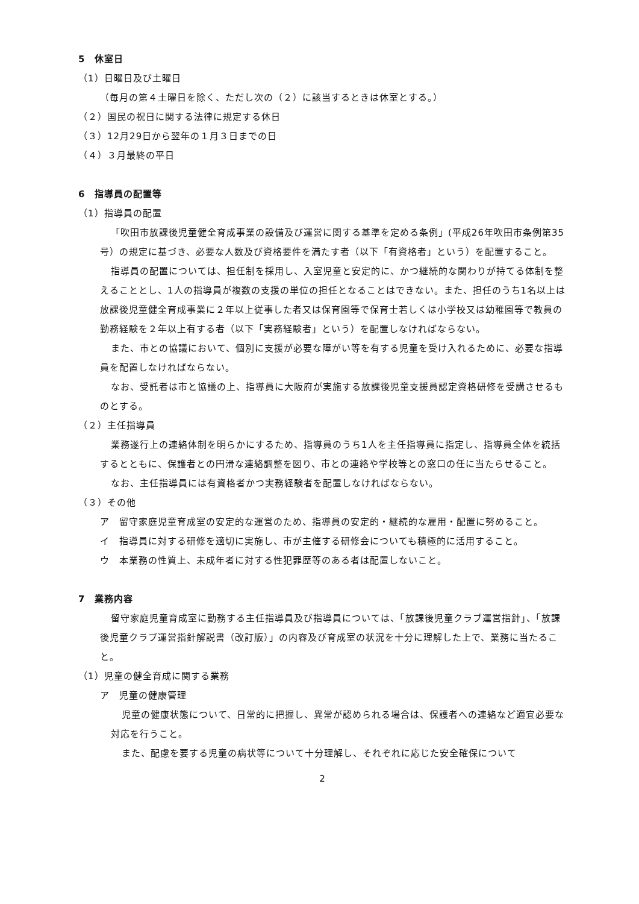5　休室日
（1）日曜日及び土曜日
（毎月の第４土曜日を除く、ただし次の（２）に該当するときは休室とする。）
（２）国民の祝日に関する法律に規定する休日
（３）12月29日から翌年の１月３日までの日
（４）３月最終の平日
6　指導員の配置等
（1）指導員の配置
「吹田市放課後児童健全育成事業の設備及び運営に関する基準を定める条例」(平成26年吹田市条例第35号）の規定に基づき、必要な人数及び資格要件を満たす者（以下「有資格者」という）を配置すること。
指導員の配置については、担任制を採用し、入室児童と安定的に、かつ継続的な関わりが持てる体制を整えることとし、1人の指導員が複数の支援の単位の担任となることはできない。また、担任のうち1名以上は放課後児童健全育成事業に２年以上従事した者又は保育園等で保育士若しくは小学校又は幼稚園等で教員の勤務経験を２年以上有する者（以下「実務経験者」という）を配置しなければならない。
また、市との協議において、個別に支援が必要な障がい等を有する児童を受け入れるために、必要な指導員を配置しなければならない。
なお、受託者は市と協議の上、指導員に大阪府が実施する放課後児童支援員認定資格研修を受講させるものとする。
（２）主任指導員
業務遂行上の連絡体制を明らかにするため、指導員のうち1人を主任指導員に指定し、指導員全体を統括するとともに、保護者との円滑な連絡調整を図り、市との連絡や学校等との窓口の任に当たらせること。
なお、主任指導員には有資格者かつ実務経験者を配置しなければならない。
（３）その他
ア　留守家庭児童育成室の安定的な運営のため、指導員の安定的・継続的な雇用・配置に努めること。
イ　指導員に対する研修を適切に実施し、市が主催する研修会についても積極的に活用すること。
ウ　本業務の性質上、未成年者に対する性犯罪歴等のある者は配置しないこと。
7　業務内容
留守家庭児童育成室に勤務する主任指導員及び指導員については、「放課後児童クラブ運営指針」、「放課後児童クラブ運営指針解説書（改訂版）」の内容及び育成室の状況を十分に理解した上で、業務に当たること。
（1）児童の健全育成に関する業務
ア　児童の健康管理
児童の健康状態について、日常的に把握し、異常が認められる場合は、保護者への連絡など適宜必要な対応を行うこと。
また、配慮を要する児童の病状等について十分理解し、それぞれに応じた安全確保について
2